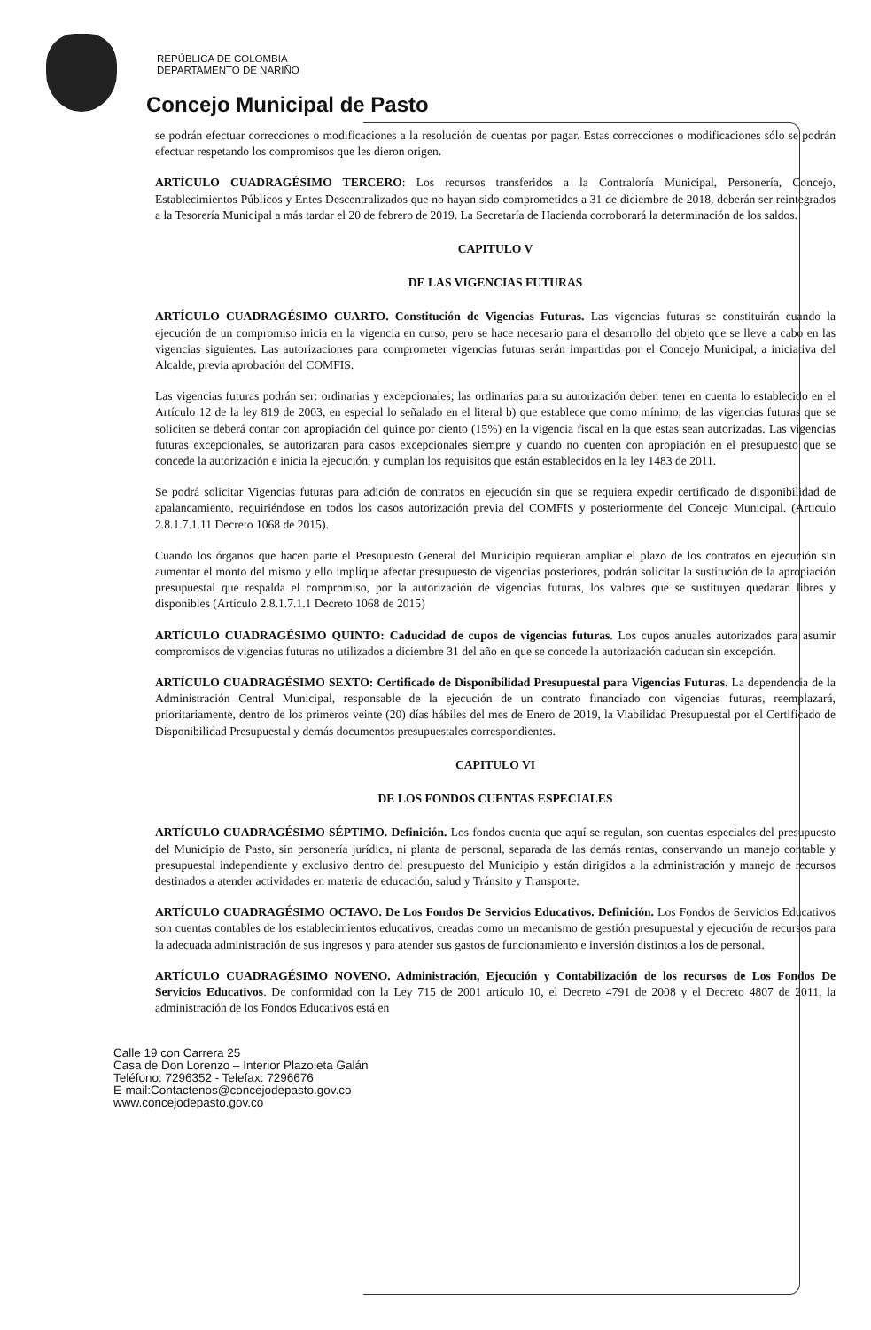REPÚBLICA DE COLOMBIA
DEPARTAMENTO DE NARIÑO
Concejo Municipal de Pasto
se podrán efectuar correcciones o modificaciones a la resolución de cuentas por pagar. Estas correcciones o modificaciones sólo se podrán efectuar respetando los compromisos que les dieron origen.
ARTÍCULO CUADRAGÉSIMO TERCERO: Los recursos transferidos a la Contraloría Municipal, Personería, Concejo, Establecimientos Públicos y Entes Descentralizados que no hayan sido comprometidos a 31 de diciembre de 2018, deberán ser reintegrados a la Tesorería Municipal a más tardar el 20 de febrero de 2019. La Secretaría de Hacienda corroborará la determinación de los saldos.
CAPITULO V
DE LAS VIGENCIAS FUTURAS
ARTÍCULO CUADRAGÉSIMO CUARTO. Constitución de Vigencias Futuras. Las vigencias futuras se constituirán cuando la ejecución de un compromiso inicia en la vigencia en curso, pero se hace necesario para el desarrollo del objeto que se lleve a cabo en las vigencias siguientes. Las autorizaciones para comprometer vigencias futuras serán impartidas por el Concejo Municipal, a iniciativa del Alcalde, previa aprobación del COMFIS.
Las vigencias futuras podrán ser: ordinarias y excepcionales; las ordinarias para su autorización deben tener en cuenta lo establecido en el Artículo 12 de la ley 819 de 2003, en especial lo señalado en el literal b) que establece que como mínimo, de las vigencias futuras que se soliciten se deberá contar con apropiación del quince por ciento (15%) en la vigencia fiscal en la que estas sean autorizadas. Las vigencias futuras excepcionales, se autorizaran para casos excepcionales siempre y cuando no cuenten con apropiación en el presupuesto que se concede la autorización e inicia la ejecución, y cumplan los requisitos que están establecidos en la ley 1483 de 2011.
Se podrá solicitar Vigencias futuras para adición de contratos en ejecución sin que se requiera expedir certificado de disponibilidad de apalancamiento, requiriéndose en todos los casos autorización previa del COMFIS y posteriormente del Concejo Municipal. (Articulo 2.8.1.7.1.11 Decreto 1068 de 2015).
Cuando los órganos que hacen parte el Presupuesto General del Municipio requieran ampliar el plazo de los contratos en ejecución sin aumentar el monto del mismo y ello implique afectar presupuesto de vigencias posteriores, podrán solicitar la sustitución de la apropiación presupuestal que respalda el compromiso, por la autorización de vigencias futuras, los valores que se sustituyen quedarán libres y disponibles (Artículo 2.8.1.7.1.1 Decreto 1068 de 2015)
ARTÍCULO CUADRAGÉSIMO QUINTO: Caducidad de cupos de vigencias futuras. Los cupos anuales autorizados para asumir compromisos de vigencias futuras no utilizados a diciembre 31 del año en que se concede la autorización caducan sin excepción.
ARTÍCULO CUADRAGÉSIMO SEXTO: Certificado de Disponibilidad Presupuestal para Vigencias Futuras. La dependencia de la Administración Central Municipal, responsable de la ejecución de un contrato financiado con vigencias futuras, reemplazará, prioritariamente, dentro de los primeros veinte (20) días hábiles del mes de Enero de 2019, la Viabilidad Presupuestal por el Certificado de Disponibilidad Presupuestal y demás documentos presupuestales correspondientes.
CAPITULO VI
DE LOS FONDOS CUENTAS ESPECIALES
ARTÍCULO CUADRAGÉSIMO SÉPTIMO. Definición. Los fondos cuenta que aquí se regulan, son cuentas especiales del presupuesto del Municipio de Pasto, sin personería jurídica, ni planta de personal, separada de las demás rentas, conservando un manejo contable y presupuestal independiente y exclusivo dentro del presupuesto del Municipio y están dirigidos a la administración y manejo de recursos destinados a atender actividades en materia de educación, salud y Tránsito y Transporte.
ARTÍCULO CUADRAGÉSIMO OCTAVO. De Los Fondos De Servicios Educativos. Definición. Los Fondos de Servicios Educativos son cuentas contables de los establecimientos educativos, creadas como un mecanismo de gestión presupuestal y ejecución de recursos para la adecuada administración de sus ingresos y para atender sus gastos de funcionamiento e inversión distintos a los de personal.
ARTÍCULO CUADRAGÉSIMO NOVENO. Administración, Ejecución y Contabilización de los recursos de Los Fondos De Servicios Educativos. De conformidad con la Ley 715 de 2001 artículo 10, el Decreto 4791 de 2008 y el Decreto 4807 de 2011, la administración de los Fondos Educativos está en
Calle 19 con Carrera 25
Casa de Don Lorenzo – Interior Plazoleta Galán
Teléfono: 7296352 - Telefax: 7296676
E-mail:Contactenos@concejodepasto.gov.co
www.concejodepasto.gov.co